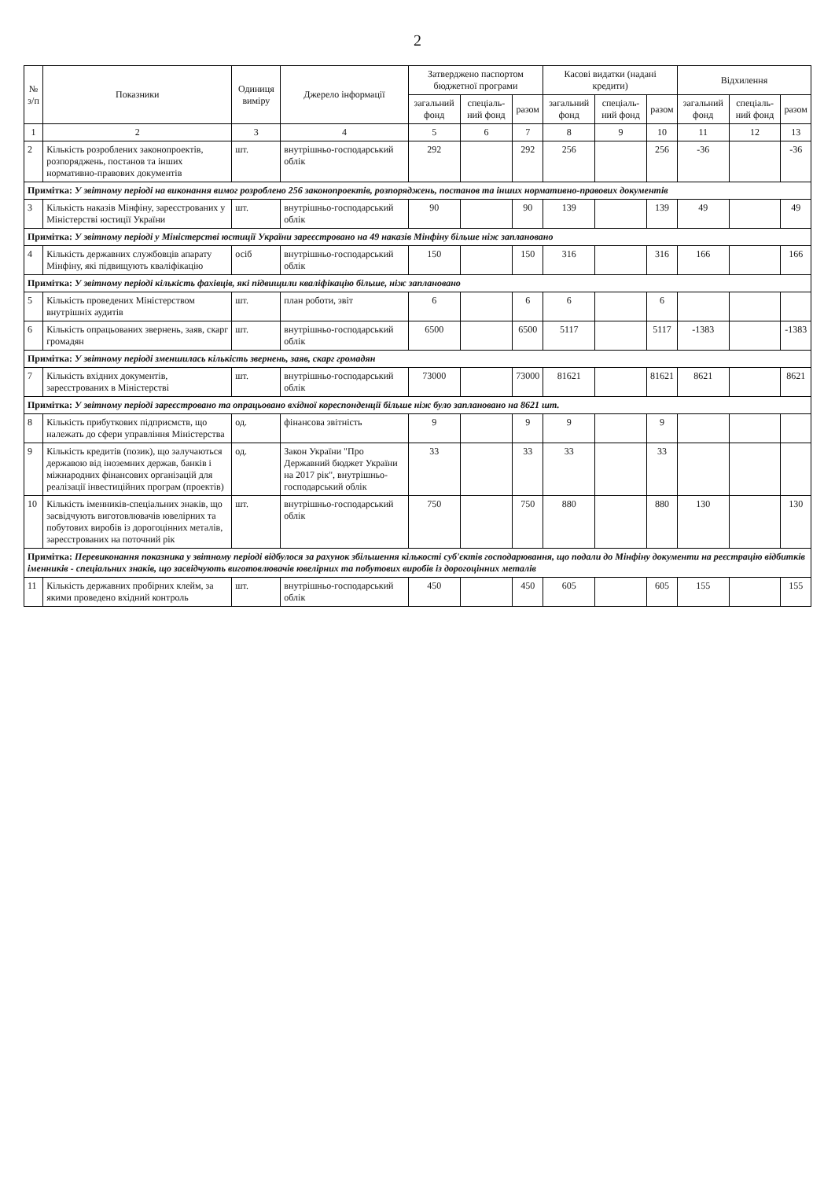2
| № з/п | Показники | Одиниця виміру | Джерело інформації | Затверджено паспортом бюджетної програми | | | Касові видатки (надані кредити) | | | Відхилення | | |
| --- | --- | --- | --- | --- | --- | --- | --- | --- | --- | --- | --- | --- |
| | | | | загальний фонд | спеціаль-ний фонд | разом | загальний фонд | спеціаль-ний фонд | разом | загальний фонд | спеціаль-ний фонд | разом |
| 1 | 2 | 3 | 4 | 5 | 6 | 7 | 8 | 9 | 10 | 11 | 12 | 13 |
| 2 | Кількість розроблених законопроектів, розпоряджень, постанов та інших нормативно-правових документів | шт. | внутрішньо-господарський облік | 292 | | 292 | 256 | | 256 | -36 | | -36 |
| Примітка: У звітному періоді на виконання вимог розроблено 256 законопроектів, розпоряджень, постанов та інших нормативно-правових документів | | | | | | | | | | | | |
| 3 | Кількість наказів Мінфіну, зареєстрованих у Міністерстві юстиції України | шт. | внутрішньо-господарський облік | 90 | | 90 | 139 | | 139 | 49 | | 49 |
| Примітка: У звітному періоді у Міністерстві юстиції України зареєстровано на 49 наказів Мінфіну більше ніж заплановано | | | | | | | | | | | | |
| 4 | Кількість державних службовців апарату Мінфіну, які підвищують кваліфікацію | осіб | внутрішньо-господарський облік | 150 | | 150 | 316 | | 316 | 166 | | 166 |
| Примітка: У звітному періоді кількість фахівців, які підвищили кваліфікацію більше, ніж заплановано | | | | | | | | | | | | |
| 5 | Кількість проведених Міністерством внутрішніх аудитів | шт. | план роботи, звіт | 6 | | 6 | 6 | | 6 | | | |
| 6 | Кількість опрацьованих звернень, заяв, скарг громадян | шт. | внутрішньо-господарський облік | 6500 | | 6500 | 5117 | | 5117 | -1383 | | -1383 |
| Примітка: У звітному періоді зменшилась кількість звернень, заяв, скарг громадян | | | | | | | | | | | | |
| 7 | Кількість вхідних документів, зареєстрованих в Міністерстві | шт. | внутрішньо-господарський облік | 73000 | | 73000 | 81621 | | 81621 | 8621 | | 8621 |
| Примітка: У звітному періоді зареєстровано та опрацьовано вхідної кореспонденції більше ніж було заплановано на 8621 шт. | | | | | | | | | | | | |
| 8 | Кількість прибуткових підприємств, що належать до сфери управління Міністерства | од. | фінансова звітність | 9 | | 9 | 9 | | 9 | | | |
| 9 | Кількість кредитів (позик), що залучаються державою від іноземних держав, банків і міжнародних фінансових організацій для реалізації інвестиційних програм (проектів) | од. | Закон України "Про Державний бюджет України на 2017 рік", внутрішньо-господарський облік | 33 | | 33 | 33 | | 33 | | | |
| 10 | Кількість іменників-спеціальних знаків, що засвідчують виготовлювачів ювелірних та побутових виробів із дорогоцінних металів, зареєстрованих на поточний рік | шт. | внутрішньо-господарський облік | 750 | | 750 | 880 | | 880 | 130 | | 130 |
| Примітка: Перевиконання показника у звітному періоді відбулося за рахунок збільшення кількості суб'єктів господарювання, що подали до Мінфіну документи на реєстрацію відбитків іменників - спеціальних знаків, що засвідчують виготовлювачів ювелірних та побутових виробів із дорогоцінних металів | | | | | | | | | | | | |
| 11 | Кількість державних пробірних клейм, за якими проведено вхідний контроль | шт. | внутрішньо-господарський облік | 450 | | 450 | 605 | | 605 | 155 | | 155 |